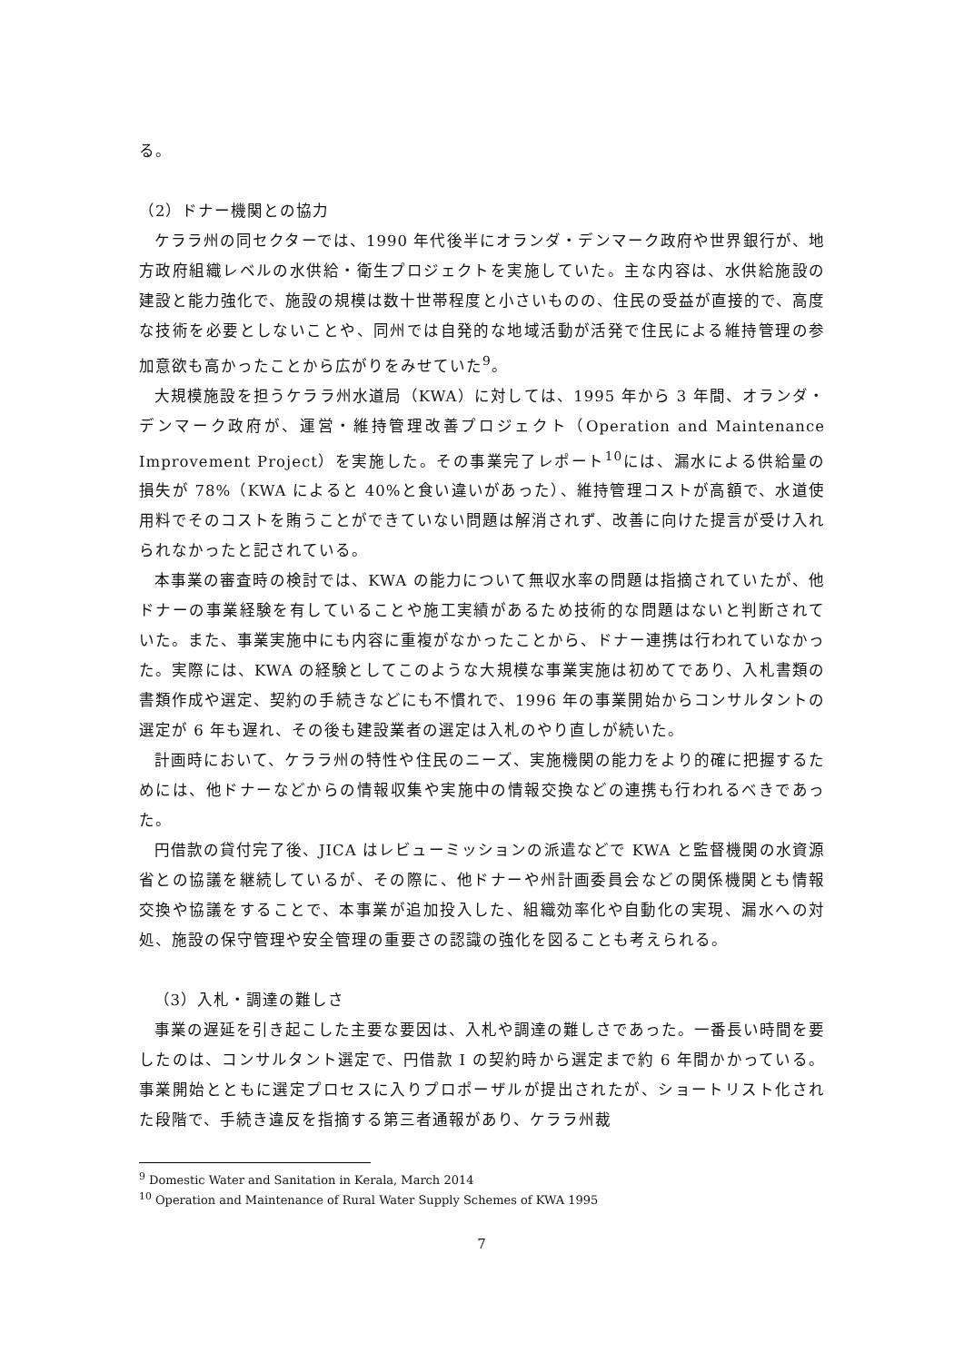る。
（2）ドナー機関との協力
ケララ州の同セクターでは、1990 年代後半にオランダ・デンマーク政府や世界銀行が、地方政府組織レベルの水供給・衛生プロジェクトを実施していた。主な内容は、水供給施設の建設と能力強化で、施設の規模は数十世帯程度と小さいものの、住民の受益が直接的で、高度な技術を必要としないことや、同州では自発的な地域活動が活発で住民による維持管理の参加意欲も高かったことから広がりをみせていた<sup>9</sup>。
大規模施設を担うケララ州水道局（KWA）に対しては、1995 年から 3 年間、オランダ・デンマーク政府が、運営・維持管理改善プロジェクト（Operation and Maintenance Improvement Project）を実施した。その事業完了レポート<sup>10</sup>には、漏水による供給量の損失が 78%（KWA によると 40%と食い違いがあった）、維持管理コストが高額で、水道使用料でそのコストを賄うことができていない問題は解消されず、改善に向けた提言が受け入れられなかったと記されている。
本事業の審査時の検討では、KWA の能力について無収水率の問題は指摘されていたが、他ドナーの事業経験を有していることや施工実績があるため技術的な問題はないと判断されていた。また、事業実施中にも内容に重複がなかったことから、ドナー連携は行われていなかった。実際には、KWA の経験としてこのような大規模な事業実施は初めてであり、入札書類の書類作成や選定、契約の手続きなどにも不慣れで、1996 年の事業開始からコンサルタントの選定が 6 年も遅れ、その後も建設業者の選定は入札のやり直しが続いた。
計画時において、ケララ州の特性や住民のニーズ、実施機関の能力をより的確に把握するためには、他ドナーなどからの情報収集や実施中の情報交換などの連携も行われるべきであった。
円借款の貸付完了後、JICA はレビューミッションの派遣などで KWA と監督機関の水資源省との協議を継続しているが、その際に、他ドナーや州計画委員会などの関係機関とも情報交換や協議をすることで、本事業が追加投入した、組織効率化や自動化の実現、漏水への対処、施設の保守管理や安全管理の重要さの認識の強化を図ることも考えられる。
（3）入札・調達の難しさ
事業の遅延を引き起こした主要な要因は、入札や調達の難しさであった。一番長い時間を要したのは、コンサルタント選定で、円借款 I の契約時から選定まで約 6 年間かかっている。事業開始とともに選定プロセスに入りプロポーザルが提出されたが、ショートリスト化された段階で、手続き違反を指摘する第三者通報があり、ケララ州裁
<sup>9</sup> Domestic Water and Sanitation in Kerala, March 2014
<sup>10</sup> Operation and Maintenance of Rural Water Supply Schemes of KWA 1995
7